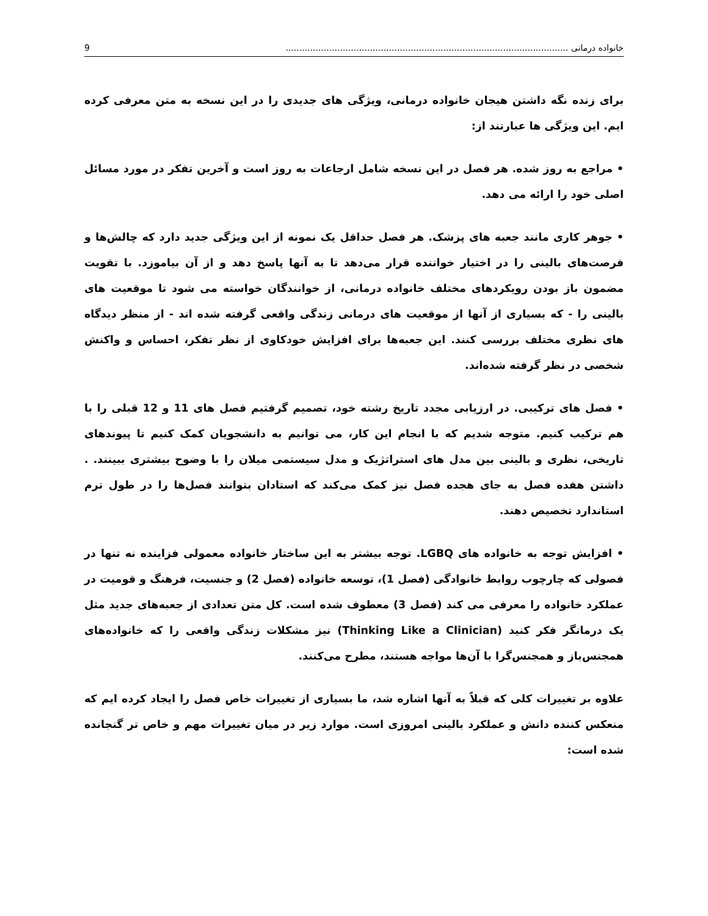خانواده درمانی ........................................................................................................ 9
برای زنده نگه داشتن هیجان خانواده درمانی، ویژگی های جدیدی را در این نسخه به متن معرفی کرده ایم. این ویژگی ها عبارتند از:
• مراجع به روز شده. هر فصل در این نسخه شامل ارجاعات به روز است و آخرین تفکر در مورد مسائل اصلی خود را ارائه می دهد.
• جوهر کاری مانند جعبه های پزشک. هر فصل حداقل یک نمونه از این ویژگی جدید دارد که چالش‌ها و فرصت‌های بالینی را در اختیار خواننده قرار می‌دهد تا به آنها پاسخ دهد و از آن بیاموزد. با تقویت مضمون باز بودن رویکردهای مختلف خانواده درمانی، از خوانندگان خواسته می شود تا موقعیت های بالینی را - که بسیاری از آنها از موقعیت های درمانی زندگی واقعی گرفته شده اند - از منظر دیدگاه های نظری مختلف بررسی کنند. این جعبه‌ها برای افزایش خودکاوی از نظر تفکر، احساس و واکنش شخصی در نظر گرفته شده‌اند.
• فصل های ترکیبی. در ارزیابی مجدد تاریخ رشته خود، تصمیم گرفتیم فصل های 11 و 12 قبلی را با هم ترکیب کنیم. متوجه شدیم که با انجام این کار، می توانیم به دانشجویان کمک کنیم تا پیوندهای تاریخی، نظری و بالینی بین مدل های استراتژیک و مدل سیستمی میلان را با وضوح بیشتری ببینند. . داشتن هفده فصل به جای هجده فصل نیز کمک می‌کند که استادان بتوانند فصل‌ها را در طول ترم استاندارد تخصیص دهند.
• افزایش توجه به خانواده های LGBQ. توجه بیشتر به این ساختار خانواده معمولی فزاینده نه تنها در فصولی که چارچوب روابط خانوادگی (فصل 1)، توسعه خانواده (فصل 2) و جنسیت، فرهنگ و قومیت در عملکرد خانواده را معرفی می کند (فصل 3) معطوف شده است. کل متن تعدادی از جعبه‌های جدید مثل یک درمانگر فکر کنید (Thinking Like a Clinician) نیز مشکلات زندگی واقعی را که خانواده‌های همجنس‌باز و همجنس‌گرا با آن‌ها مواجه هستند، مطرح می‌کنند.
علاوه بر تغییرات کلی که قبلاً به آنها اشاره شد، ما بسیاری از تغییرات خاص فصل را ایجاد کرده ایم که منعکس کننده دانش و عملکرد بالینی امروزی است. موارد زیر در میان تغییرات مهم و خاص تر گنجانده شده است: